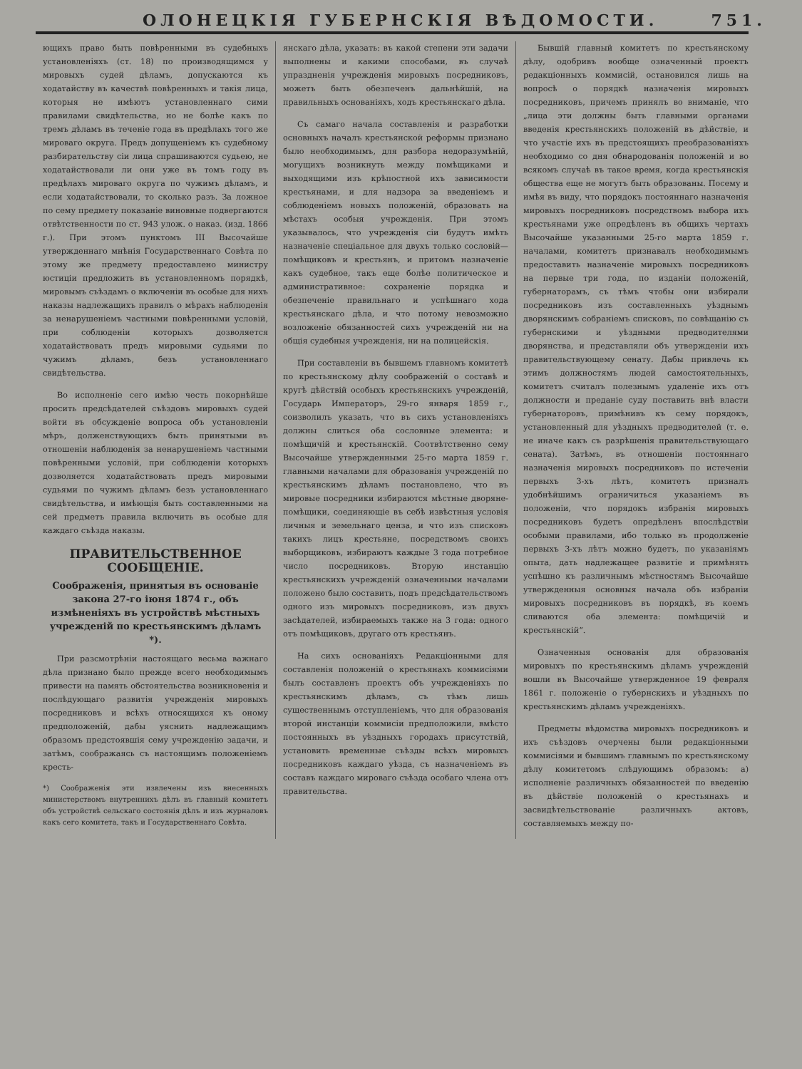ОЛОНЕЦКІЯ ГУБЕРНСКІЯ ВѢДОМОСТИ. 751.
ющихъ право быть повѣренными въ судебныхъ установленіяхъ (ст. 18) по производящимся у мировыхъ судей дѣламъ, допускаются къ ходатайству въ качествѣ повѣренныхъ и такія лица, которыя не имѣютъ установленнаго сими правилами свидѣтельства, но не болѣе какъ по тремъ дѣламъ въ теченіе года въ предѣлахъ того же мироваго округа. Предъ допущеніемъ къ судебному разбирательству сіи лица спрашиваются судьею, не ходатайствовали ли они уже въ томъ году въ предѣлахъ мироваго округа по чужимъ дѣламъ, и если ходатайствовали, то сколько разъ. За ложное по сему предмету показаніе виновные подвергаются отвѣтственности по ст. 943 улож. о наказ. (изд. 1866 г.). При этомъ пунктомъ III Высочайше утвержденнаго мнѣнія Государственнаго Совѣта по этому же предмету предоставлено министру юстиціи предложить въ установленномъ порядкѣ, мировымъ съѣздамъ о включеніи въ особые для нихъ наказы надлежащихъ правилъ о мѣрахъ наблюденія за ненарушеніемъ частными повѣренными условій, при соблюденіи которыхъ дозволяется ходатайствовать предъ мировыми судьями по чужимъ дѣламъ, безъ установленнаго свидѣтельства.
Во исполненіе сего имѣю честь покорнѣйше просить предсѣдателей съѣздовъ мировыхъ судей войти въ обсужденіе вопроса объ установленіи мѣръ, долженствующихъ быть принятыми въ отношеніи наблюденія за ненарушеніемъ частными повѣренными условій, при соблюденіи которыхъ дозволяется ходатайствовать предъ мировыми судьями по чужимъ дѣламъ безъ установленнаго свидѣтельства, и имѣющія быть составленными на сей предметъ правила включить въ особые для каждаго съѣзда наказы.
ПРАВИТЕЛЬСТВЕННОЕ СООБЩЕНІЕ.
Соображенія, принятыя въ основаніе закона 27-го іюня 1874 г., объ измѣненіяхъ въ устройствѣ мѣстныхъ учрежденій по крестьянскимъ дѣламъ *).
При разсмотрѣніи настоящаго весьма важнаго дѣла признано было прежде всего необходимымъ привести на память обстоятельства возникновенія и послѣдующаго развитія учрежденія мировыхъ посредниковъ и всѣхъ относящихся къ оному предположеній, дабы уяснить надлежащимъ образомъ предстоявшія сему учрежденію задачи, и затѣмъ, соображаясь съ настоящимъ положеніемъ кресть-
*) Соображенія эти извлечены изъ внесенныхъ министерствомъ внутреннихъ дѣлъ въ главный комитетъ объ устройствѣ сельскаго состоянія дѣлъ и изъ журналовъ какъ сего комитета, такъ и Государственнаго Совѣта.
янскаго дѣла, указать: въ какой степени эти задачи выполнены и какими способами, въ случаѣ упраздненія учрежденія мировыхъ посредниковъ, можетъ быть обезпеченъ дальнѣйшій, на правильныхъ основаніяхъ, ходъ крестьянскаго дѣла.
Съ самаго начала составленія и разработки основныхъ началъ крестьянской реформы признано было необходимымъ, для разбора недоразумѣній, могущихъ возникнуть между помѣщиками и выходящими изъ крѣпостной ихъ зависимости крестьянами, и для надзора за введеніемъ и соблюденіемъ новыхъ положеній, образовать на мѣстахъ особыя учрежденія. При этомъ указывалось, что учрежденія сіи будутъ имѣть назначеніе спеціальное для двухъ только сословій—помѣщиковъ и крестьянъ, и притомъ назначеніе какъ судебное, такъ еще болѣе политическое и административное: сохраненіе порядка и обезпеченіе правильнаго и успѣшнаго хода крестьянскаго дѣла, и что потому невозможно возложеніе обязанностей сихъ учрежденій ни на общія судебныя учрежденія, ни на полицейскія.
При составленіи въ бывшемъ главномъ комитетѣ по крестьянскому дѣлу соображеній о составѣ и кругѣ дѣйствій особыхъ крестьянскихъ учрежденій, Государь Императоръ, 29-го января 1859 г., соизволилъ указать, что въ сихъ установленіяхъ должны слиться оба сословные элемента: и помѣщичій и крестьянскій. Соотвѣтственно сему Высочайше утвержденными 25-го марта 1859 г. главными началами для образованія учрежденій по крестьянскимъ дѣламъ постановлено, что въ мировые посредники избираются мѣстные дворяне-помѣщики, соединяющіе въ себѣ извѣстныя условія личныя и земельнаго ценза, и что изъ списковъ такихъ лицъ крестьяне, посредствомъ своихъ выборщиковъ, избираютъ каждые 3 года потребное число посредниковъ. Вторую инстанцію крестьянскихъ учрежденій означенными началами положено было составить, подъ предсѣдательствомъ одного изъ мировыхъ посредниковъ, изъ двухъ засѣдателей, избираемыхъ также на 3 года: одного отъ помѣщиковъ, другаго отъ крестьянъ.
На сихъ основаніяхъ Редакціонными для составленія положеній о крестьянахъ коммисіями былъ составленъ проектъ объ учрежденіяхъ по крестьянскимъ дѣламъ, съ тѣмъ лишь существеннымъ отступленіемъ, что для образованія второй инстанціи коммисіи предположили, вмѣсто постоянныхъ въ уѣздныхъ городахъ присутствій, установить временные съѣзды всѣхъ мировыхъ посредниковъ каждаго уѣзда, съ назначеніемъ въ составъ каждаго мироваго съѣзда особаго члена отъ правительства.
Бывшій главный комитетъ по крестьянскому дѣлу, одобривъ вообще означенный проектъ редакціонныхъ коммисій, остановился лишь на вопросѣ о порядкѣ назначенія мировыхъ посредниковъ, причемъ принялъ во вниманіе, что „лица эти должны быть главными органами введенія крестьянскихъ положеній въ дѣйствіе, и что участіе ихъ въ предстоящихъ преобразованіяхъ необходимо со дня обнародованія положеній и во всякомъ случаѣ въ такое время, когда крестьянскія общества еще не могутъ быть образованы. Посему и имѣя въ виду, что порядокъ постояннаго назначенія мировыхъ посредниковъ посредствомъ выбора ихъ крестьянами уже опредѣленъ въ общихъ чертахъ Высочайше указанными 25-го марта 1859 г. началами, комитетъ признавалъ необходимымъ предоставить назначеніе мировыхъ посредниковъ на первые три года, по изданіи положеній, губернаторамъ, съ тѣмъ чтобы они избирали посредниковъ изъ составленныхъ уѣзднымъ дворянскимъ собраніемъ списковъ, по совѣщанію съ губернскими и уѣздными предводителями дворянства, и представляли объ утвержденіи ихъ правительствующему сенату. Дабы привлечь къ этимъ должностямъ людей самостоятельныхъ, комитетъ считалъ полезнымъ удаленіе ихъ отъ должности и преданіе суду поставить внѣ власти губернаторовъ, примѣнивъ къ сему порядокъ, установленный для уѣздныхъ предводителей (т. е. не иначе какъ съ разрѣшенія правительствующаго сената). Затѣмъ, въ отношеніи постояннаго назначенія мировыхъ посредниковъ по истеченіи первыхъ 3-хъ лѣтъ, комитетъ призналъ удобнѣйшимъ ограничиться указаніемъ въ положеніи, что порядокъ избранія мировыхъ посредниковъ будетъ опредѣленъ впослѣдствіи особыми правилами, ибо только въ продолженіе первыхъ 3-хъ лѣтъ можно будетъ, по указаніямъ опыта, дать надлежащее развитіе и примѣнять успѣшно къ различнымъ мѣстностямъ Высочайше утвержденныя основныя начала объ избраніи мировыхъ посредниковъ въ порядкѣ, въ коемъ сливаются оба элемента: помѣщичій и крестьянскій“.
Означенныя основанія для образованія мировыхъ по крестьянскимъ дѣламъ учрежденій вошли въ Высочайше утвержденное 19 февраля 1861 г. положеніе о губернскихъ и уѣздныхъ по крестьянскимъ дѣламъ учрежденіяхъ.
Предметы вѣдомства мировыхъ посредниковъ и ихъ съѣздовъ очерчены были редакціонными коммисіями и бывшимъ главнымъ по крестьянскому дѣлу комитетомъ слѣдующимъ образомъ: а) исполненіе различныхъ обязанностей по введенію въ дѣйствіе положеній о крестьянахъ и засвидѣтельствованіе различныхъ актовъ, составляемыхъ между по-